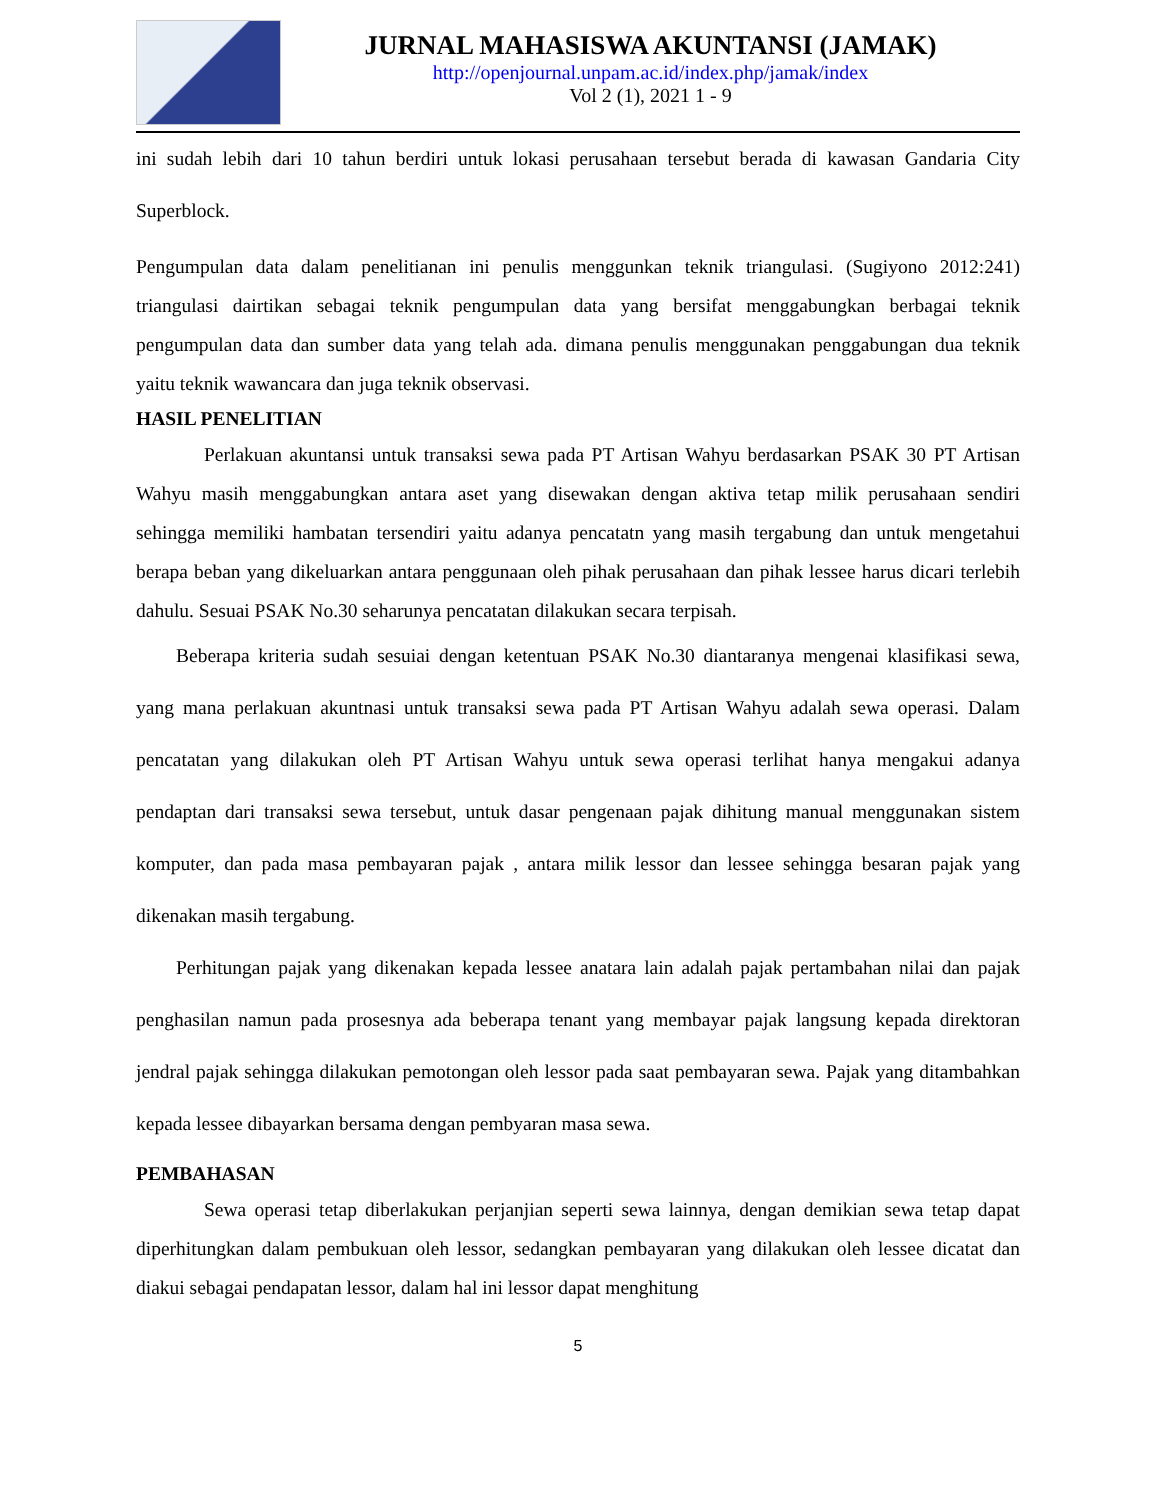JURNAL MAHASISWA AKUNTANSI (JAMAK)
http://openjournal.unpam.ac.id/index.php/jamak/index
Vol 2 (1), 2021 1 - 9
ini sudah lebih dari 10 tahun berdiri untuk lokasi perusahaan tersebut berada di kawasan Gandaria City Superblock.
Pengumpulan data dalam penelitianan ini penulis menggunkan teknik triangulasi. (Sugiyono 2012:241) triangulasi dairtikan sebagai teknik pengumpulan data yang bersifat menggabungkan berbagai teknik pengumpulan data dan sumber data yang telah ada. dimana penulis menggunakan penggabungan dua teknik yaitu teknik wawancara dan juga teknik observasi.
HASIL PENELITIAN
Perlakuan akuntansi untuk transaksi sewa pada PT Artisan Wahyu berdasarkan PSAK 30 PT Artisan Wahyu masih menggabungkan antara aset yang disewakan dengan aktiva tetap milik perusahaan sendiri sehingga memiliki hambatan tersendiri yaitu adanya pencatatn yang masih tergabung dan untuk mengetahui berapa beban yang dikeluarkan antara penggunaan oleh pihak perusahaan dan pihak lessee harus dicari terlebih dahulu. Sesuai PSAK No.30 seharunya pencatatan dilakukan secara terpisah.
Beberapa kriteria sudah sesuiai dengan ketentuan PSAK No.30 diantaranya mengenai klasifikasi sewa, yang mana perlakuan akuntnasi untuk transaksi sewa pada PT Artisan Wahyu adalah sewa operasi. Dalam pencatatan yang dilakukan oleh PT Artisan Wahyu untuk sewa operasi terlihat hanya mengakui adanya pendaptan dari transaksi sewa tersebut, untuk dasar pengenaan pajak dihitung manual menggunakan sistem komputer, dan pada masa pembayaran pajak , antara milik lessor dan lessee sehingga besaran pajak yang dikenakan masih tergabung.
Perhitungan pajak yang dikenakan kepada lessee anatara lain adalah pajak pertambahan nilai dan pajak penghasilan namun pada prosesnya ada beberapa tenant yang membayar pajak langsung kepada direktoran jendral pajak sehingga dilakukan pemotongan oleh lessor pada saat pembayaran sewa. Pajak yang ditambahkan kepada lessee dibayarkan bersama dengan pembyaran masa sewa.
PEMBAHASAN
Sewa operasi tetap diberlakukan perjanjian seperti sewa lainnya, dengan demikian sewa tetap dapat diperhitungkan dalam pembukuan oleh lessor, sedangkan pembayaran yang dilakukan oleh lessee dicatat dan diakui sebagai pendapatan lessor, dalam hal ini lessor dapat menghitung
5